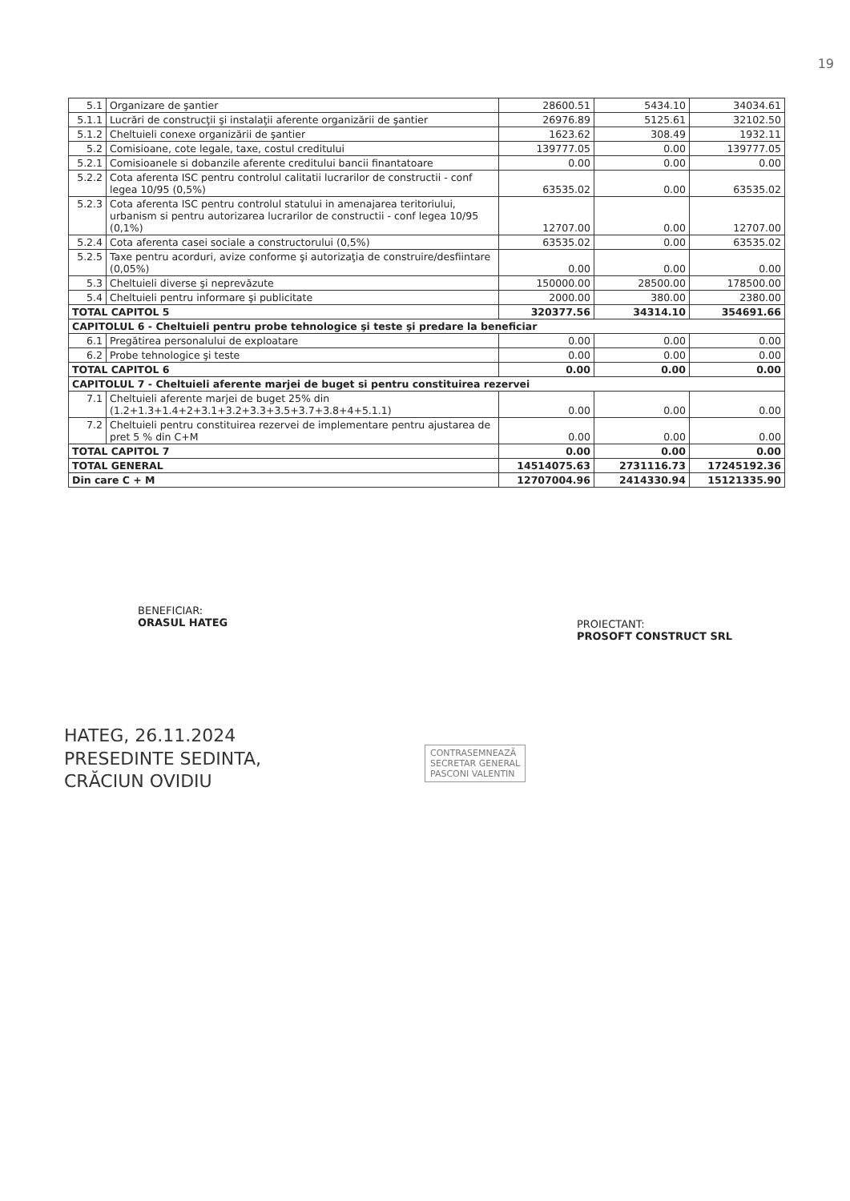19
| 5.1 | Organizare de şantier | 28600.51 | 5434.10 | 34034.61 |
| 5.1.1 | Lucrări de construcţii şi instalaţii aferente organizării de şantier | 26976.89 | 5125.61 | 32102.50 |
| 5.1.2 | Cheltuieli conexe organizării de şantier | 1623.62 | 308.49 | 1932.11 |
| 5.2 | Comisioane, cote legale, taxe, costul creditului | 139777.05 | 0.00 | 139777.05 |
| 5.2.1 | Comisioanele si dobanzile aferente creditului bancii finantatoare | 0.00 | 0.00 | 0.00 |
| 5.2.2 | Cota aferenta ISC pentru controlul calitatii lucrarilor de constructii - conf legea 10/95 (0,5%) | 63535.02 | 0.00 | 63535.02 |
| 5.2.3 | Cota aferenta ISC pentru controlul statului in amenajarea teritoriului, urbanism si pentru autorizarea lucrarilor de constructii - conf legea 10/95 (0,1%) | 12707.00 | 0.00 | 12707.00 |
| 5.2.4 | Cota aferenta casei sociale a constructorului (0,5%) | 63535.02 | 0.00 | 63535.02 |
| 5.2.5 | Taxe pentru acorduri, avize conforme şi autorizaţia de construire/desfiintare (0,05%) | 0.00 | 0.00 | 0.00 |
| 5.3 | Cheltuieli diverse şi neprevăzute | 150000.00 | 28500.00 | 178500.00 |
| 5.4 | Cheltuieli pentru informare şi publicitate | 2000.00 | 380.00 | 2380.00 |
| TOTAL CAPITOL 5 | | 320377.56 | 34314.10 | 354691.66 |
| CAPITOLUL 6 - Cheltuieli pentru probe tehnologice şi teste şi predare la beneficiar | | | | |
| 6.1 | Pregătirea personalului de exploatare | 0.00 | 0.00 | 0.00 |
| 6.2 | Probe tehnologice şi teste | 0.00 | 0.00 | 0.00 |
| TOTAL CAPITOL 6 | | 0.00 | 0.00 | 0.00 |
| CAPITOLUL 7 - Cheltuieli aferente marjei de buget si pentru constituirea rezervei | | | | |
| 7.1 | Cheltuieli aferente marjei de buget 25% din (1.2+1.3+1.4+2+3.1+3.2+3.3+3.5+3.7+3.8+4+5.1.1) | 0.00 | 0.00 | 0.00 |
| 7.2 | Cheltuieli pentru constituirea rezervei de implementare pentru ajustarea de pret 5 % din C+M | 0.00 | 0.00 | 0.00 |
| TOTAL CAPITOL 7 | | 0.00 | 0.00 | 0.00 |
| TOTAL GENERAL | | 14514075.63 | 2731116.73 | 17245192.36 |
| Din care C + M | | 12707004.96 | 2414330.94 | 15121335.90 |
BENEFICIAR:
ORASUL HATEG
PROIECTANT:
PROSOFT CONSTRUCT SRL
HATEG, 26.11.2024
PRESEDINTE SEDINTA,
CRĂCIUN OVIDIU
CONTRASEMNEAZĂ
SECRETAR GENERAL
PASCONI VALENTIN